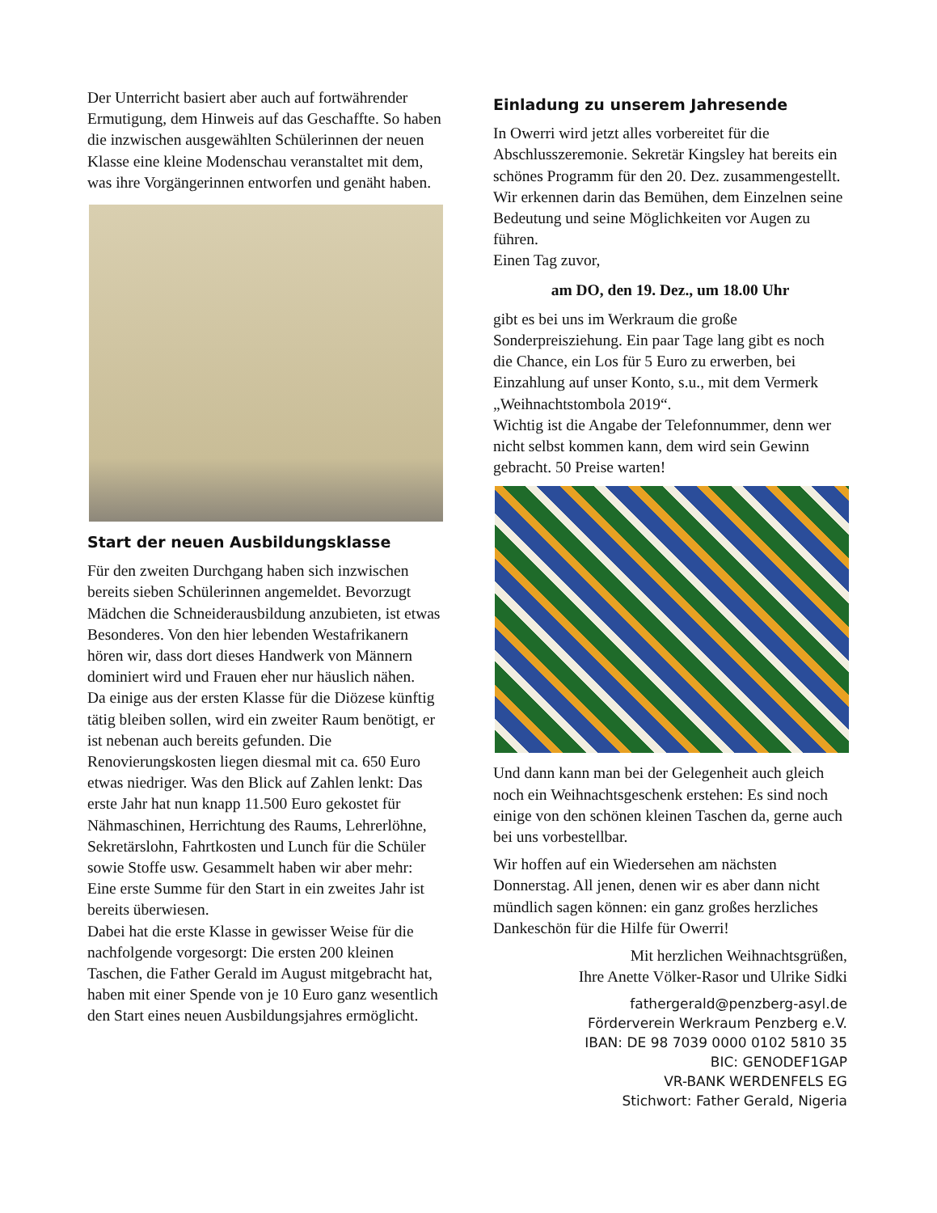Der Unterricht basiert aber auch auf fortwährender Ermutigung, dem Hinweis auf das Geschaffte. So haben die inzwischen ausgewählten Schülerinnen der neuen Klasse eine kleine Modenschau veranstaltet mit dem, was ihre Vorgängerinnen entworfen und genäht haben.
Start der neuen Ausbildungsklasse
Für den zweiten Durchgang haben sich inzwischen bereits sieben Schülerinnen angemeldet. Bevorzugt Mädchen die Schneiderausbildung anzubieten, ist etwas Besonderes. Von den hier lebenden Westafrikanern hören wir, dass dort dieses Handwerk von Männern dominiert wird und Frauen eher nur häuslich nähen.
Da einige aus der ersten Klasse für die Diözese künftig tätig bleiben sollen, wird ein zweiter Raum benötigt, er ist nebenan auch bereits gefunden. Die Renovierungskosten liegen diesmal mit ca. 650 Euro etwas niedriger. Was den Blick auf Zahlen lenkt: Das erste Jahr hat nun knapp 11.500 Euro gekostet für Nähmaschinen, Herrichtung des Raums, Lehrerlöhne, Sekretärslohn, Fahrtkosten und Lunch für die Schüler sowie Stoffe usw. Gesammelt haben wir aber mehr: Eine erste Summe für den Start in ein zweites Jahr ist bereits überwiesen.
Dabei hat die erste Klasse in gewisser Weise für die nachfolgende vorgesorgt: Die ersten 200 kleinen Taschen, die Father Gerald im August mitgebracht hat, haben mit einer Spende von je 10 Euro ganz wesentlich den Start eines neuen Ausbildungsjahres ermöglicht.
Einladung zu unserem Jahresende
In Owerri wird jetzt alles vorbereitet für die Abschlusszeremonie. Sekretär Kingsley hat bereits ein schönes Programm für den 20. Dez. zusammengestellt. Wir erkennen darin das Bemühen, dem Einzelnen seine Bedeutung und seine Möglichkeiten vor Augen zu führen.
Einen Tag zuvor,
am DO, den 19. Dez., um 18.00 Uhr
gibt es bei uns im Werkraum die große Sonderpreisziehung. Ein paar Tage lang gibt es noch die Chance, ein Los für 5 Euro zu erwerben, bei Einzahlung auf unser Konto, s.u., mit dem Vermerk „Weihnachtstombola 2019“.
Wichtig ist die Angabe der Telefonnummer, denn wer nicht selbst kommen kann, dem wird sein Gewinn gebracht. 50 Preise warten!
Und dann kann man bei der Gelegenheit auch gleich noch ein Weihnachtsgeschenk erstehen: Es sind noch einige von den schönen kleinen Taschen da, gerne auch bei uns vorbestellbar.
Wir hoffen auf ein Wiedersehen am nächsten Donnerstag. All jenen, denen wir es aber dann nicht mündlich sagen können: ein ganz großes herzliches Dankeschön für die Hilfe für Owerri!
Mit herzlichen Weihnachtsgrüßen,
Ihre Anette Völker-Rasor und Ulrike Sidki
fathergerald@penzberg-asyl.de
Förderverein Werkraum Penzberg e.V.
IBAN: DE 98 7039 0000 0102 5810 35
BIC: GENODEF1GAP
VR-BANK WERDENFELS EG
Stichwort: Father Gerald, Nigeria